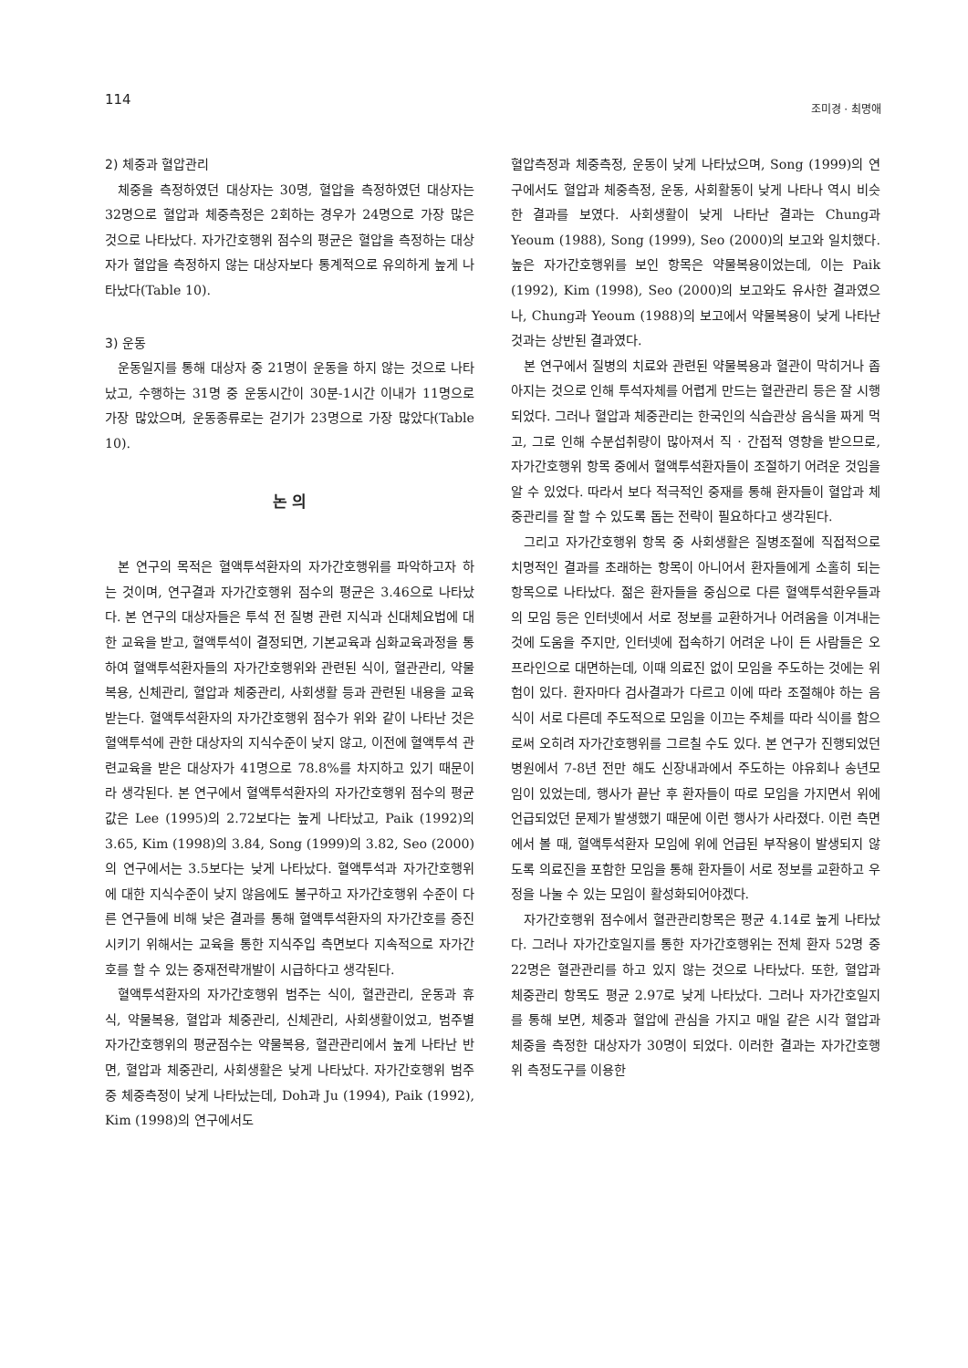114 조미경 · 최명애
2) 체중과 혈압관리
체중을 측정하였던 대상자는 30명, 혈압을 측정하였던 대상자는 32명으로 혈압과 체중측정은 2회하는 경우가 24명으로 가장 많은 것으로 나타났다. 자가간호행위 점수의 평균은 혈압을 측정하는 대상자가 혈압을 측정하지 않는 대상자보다 통계적으로 유의하게 높게 나타났다(Table 10).
3) 운동
운동일지를 통해 대상자 중 21명이 운동을 하지 않는 것으로 나타났고, 수행하는 31명 중 운동시간이 30분-1시간 이내가 11명으로 가장 많았으며, 운동종류로는 걷기가 23명으로 가장 많았다(Table 10).
논 의
본 연구의 목적은 혈액투석환자의 자가간호행위를 파악하고자 하는 것이며, 연구결과 자가간호행위 점수의 평균은 3.46으로 나타났다. 본 연구의 대상자들은 투석 전 질병 관련 지식과 신대체요법에 대한 교육을 받고, 혈액투석이 결정되면, 기본교육과 심화교육과정을 통하여 혈액투석환자들의 자가간호행위와 관련된 식이, 혈관관리, 약물복용, 신체관리, 혈압과 체중관리, 사회생활 등과 관련된 내용을 교육받는다. 혈액투석환자의 자가간호행위 점수가 위와 같이 나타난 것은 혈액투석에 관한 대상자의 지식수준이 낮지 않고, 이전에 혈액투석 관련교육을 받은 대상자가 41명으로 78.8%를 차지하고 있기 때문이라 생각된다. 본 연구에서 혈액투석환자의 자가간호행위 점수의 평균값은 Lee (1995)의 2.72보다는 높게 나타났고, Paik (1992)의 3.65, Kim (1998)의 3.84, Song (1999)의 3.82, Seo (2000)의 연구에서는 3.5보다는 낮게 나타났다. 혈액투석과 자가간호행위에 대한 지식수준이 낮지 않음에도 불구하고 자가간호행위 수준이 다른 연구들에 비해 낮은 결과를 통해 혈액투석환자의 자가간호를 증진시키기 위해서는 교육을 통한 지식주입 측면보다 지속적으로 자가간호를 할 수 있는 중재전략개발이 시급하다고 생각된다.
혈액투석환자의 자가간호행위 범주는 식이, 혈관관리, 운동과 휴식, 약물복용, 혈압과 체중관리, 신체관리, 사회생활이었고, 범주별 자가간호행위의 평균점수는 약물복용, 혈관관리에서 높게 나타난 반면, 혈압과 체중관리, 사회생활은 낮게 나타났다. 자가간호행위 범주 중 체중측정이 낮게 나타났는데, Doh과 Ju (1994), Paik (1992), Kim (1998)의 연구에서도
혈압측정과 체중측정, 운동이 낮게 나타났으며, Song (1999)의 연구에서도 혈압과 체중측정, 운동, 사회활동이 낮게 나타나 역시 비슷한 결과를 보였다. 사회생활이 낮게 나타난 결과는 Chung과 Yeoum (1988), Song (1999), Seo (2000)의 보고와 일치했다. 높은 자가간호행위를 보인 항목은 약물복용이었는데, 이는 Paik (1992), Kim (1998), Seo (2000)의 보고와도 유사한 결과였으나, Chung과 Yeoum (1988)의 보고에서 약물복용이 낮게 나타난 것과는 상반된 결과였다.
본 연구에서 질병의 치료와 관련된 약물복용과 혈관이 막히거나 좁아지는 것으로 인해 투석자체를 어렵게 만드는 혈관관리 등은 잘 시행되었다. 그러나 혈압과 체중관리는 한국인의 식습관상 음식을 짜게 먹고, 그로 인해 수분섭취량이 많아져서 직 · 간접적 영향을 받으므로, 자가간호행위 항목 중에서 혈액투석환자들이 조절하기 어려운 것임을 알 수 있었다. 따라서 보다 적극적인 중재를 통해 환자들이 혈압과 체중관리를 잘 할 수 있도록 돕는 전략이 필요하다고 생각된다.
그리고 자가간호행위 항목 중 사회생활은 질병조절에 직접적으로 치명적인 결과를 초래하는 항목이 아니어서 환자들에게 소홀히 되는 항목으로 나타났다. 젊은 환자들을 중심으로 다른 혈액투석환우들과의 모임 등은 인터넷에서 서로 정보를 교환하거나 어려움을 이겨내는 것에 도움을 주지만, 인터넷에 접속하기 어려운 나이 든 사람들은 오프라인으로 대면하는데, 이때 의료진 없이 모임을 주도하는 것에는 위험이 있다. 환자마다 검사결과가 다르고 이에 따라 조절해야 하는 음식이 서로 다른데 주도적으로 모임을 이끄는 주체를 따라 식이를 함으로써 오히려 자가간호행위를 그르칠 수도 있다. 본 연구가 진행되었던 병원에서 7-8년 전만 해도 신장내과에서 주도하는 야유회나 송년모임이 있었는데, 행사가 끝난 후 환자들이 따로 모임을 가지면서 위에 언급되었던 문제가 발생했기 때문에 이런 행사가 사라졌다. 이런 측면에서 볼 때, 혈액투석환자 모임에 위에 언급된 부작용이 발생되지 않도록 의료진을 포함한 모임을 통해 환자들이 서로 정보를 교환하고 우정을 나눌 수 있는 모임이 활성화되어야겠다.
자가간호행위 점수에서 혈관관리항목은 평균 4.14로 높게 나타났다. 그러나 자가간호일지를 통한 자가간호행위는 전체 환자 52명 중 22명은 혈관관리를 하고 있지 않는 것으로 나타났다. 또한, 혈압과 체중관리 항목도 평균 2.97로 낮게 나타났다. 그러나 자가간호일지를 통해 보면, 체중과 혈압에 관심을 가지고 매일 같은 시각 혈압과 체중을 측정한 대상자가 30명이 되었다. 이러한 결과는 자가간호행위 측정도구를 이용한